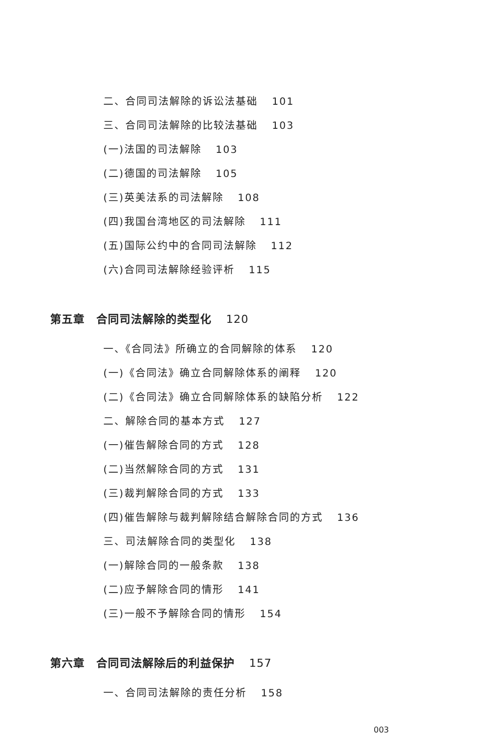二、合同司法解除的诉讼法基础 101
三、合同司法解除的比较法基础 103
(一)法国的司法解除 103
(二)德国的司法解除 105
(三)英美法系的司法解除 108
(四)我国台湾地区的司法解除 111
(五)国际公约中的合同司法解除 112
(六)合同司法解除经验评析 115
第五章　合同司法解除的类型化 120
一、《合同法》所确立的合同解除的体系 120
(一)《合同法》确立合同解除体系的阐释 120
(二)《合同法》确立合同解除体系的缺陷分析 122
二、解除合同的基本方式 127
(一)催告解除合同的方式 128
(二)当然解除合同的方式 131
(三)裁判解除合同的方式 133
(四)催告解除与裁判解除结合解除合同的方式 136
三、司法解除合同的类型化 138
(一)解除合同的一般条款 138
(二)应予解除合同的情形 141
(三)一般不予解除合同的情形 154
第六章　合同司法解除后的利益保护 157
一、合同司法解除的责任分析 158
003